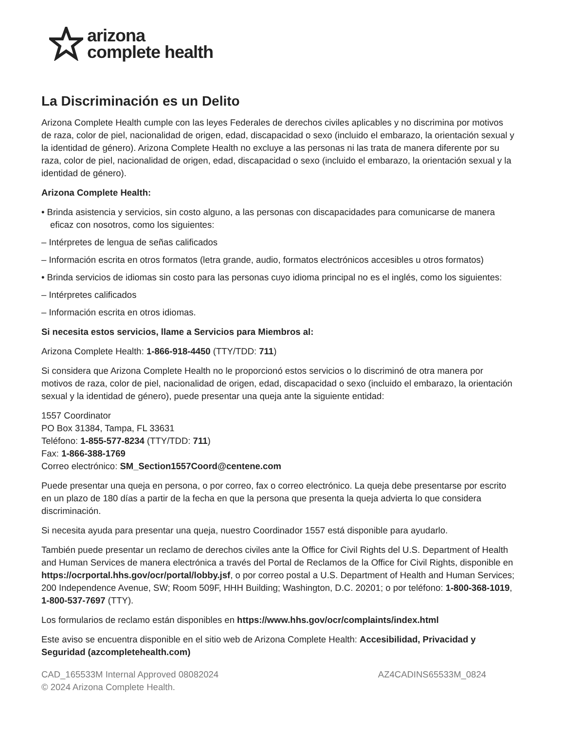arizona
complete health
La Discriminación es un Delito
Arizona Complete Health cumple con las leyes Federales de derechos civiles aplicables y no discrimina por motivos de raza, color de piel, nacionalidad de origen, edad, discapacidad o sexo (incluido el embarazo, la orientación sexual y la identidad de género). Arizona Complete Health no excluye a las personas ni las trata de manera diferente por su raza, color de piel, nacionalidad de origen, edad, discapacidad o sexo (incluido el embarazo, la orientación sexual y la identidad de género).
Arizona Complete Health:
• Brinda asistencia y servicios, sin costo alguno, a las personas con discapacidades para comunicarse de manera eficaz con nosotros, como los siguientes:
– Intérpretes de lengua de señas calificados
– Información escrita en otros formatos (letra grande, audio, formatos electrónicos accesibles u otros formatos)
• Brinda servicios de idiomas sin costo para las personas cuyo idioma principal no es el inglés, como los siguientes:
– Intérpretes calificados
– Información escrita en otros idiomas.
Si necesita estos servicios, llame a Servicios para Miembros al:
Arizona Complete Health: 1-866-918-4450 (TTY/TDD: 711)
Si considera que Arizona Complete Health no le proporcionó estos servicios o lo discriminó de otra manera por motivos de raza, color de piel, nacionalidad de origen, edad, discapacidad o sexo (incluido el embarazo, la orientación sexual y la identidad de género), puede presentar una queja ante la siguiente entidad:
1557 Coordinator
PO Box 31384, Tampa, FL 33631
Teléfono: 1-855-577-8234 (TTY/TDD: 711)
Fax: 1-866-388-1769
Correo electrónico: SM_Section1557Coord@centene.com
Puede presentar una queja en persona, o por correo, fax o correo electrónico. La queja debe presentarse por escrito en un plazo de 180 días a partir de la fecha en que la persona que presenta la queja advierta lo que considera discriminación.
Si necesita ayuda para presentar una queja, nuestro Coordinador 1557 está disponible para ayudarlo.
También puede presentar un reclamo de derechos civiles ante la Office for Civil Rights del U.S. Department of Health and Human Services de manera electrónica a través del Portal de Reclamos de la Office for Civil Rights, disponible en https://ocrportal.hhs.gov/ocr/portal/lobby.jsf, o por correo postal a U.S. Department of Health and Human Services; 200 Independence Avenue, SW; Room 509F, HHH Building; Washington, D.C. 20201; o por teléfono: 1-800-368-1019, 1-800-537-7697 (TTY).
Los formularios de reclamo están disponibles en https://www.hhs.gov/ocr/complaints/index.html
Este aviso se encuentra disponible en el sitio web de Arizona Complete Health: Accesibilidad, Privacidad y Seguridad (azcompletehealth.com)
CAD_165533M Internal Approved 08082024
© 2024 Arizona Complete Health.
AZ4CADINS65533M_0824